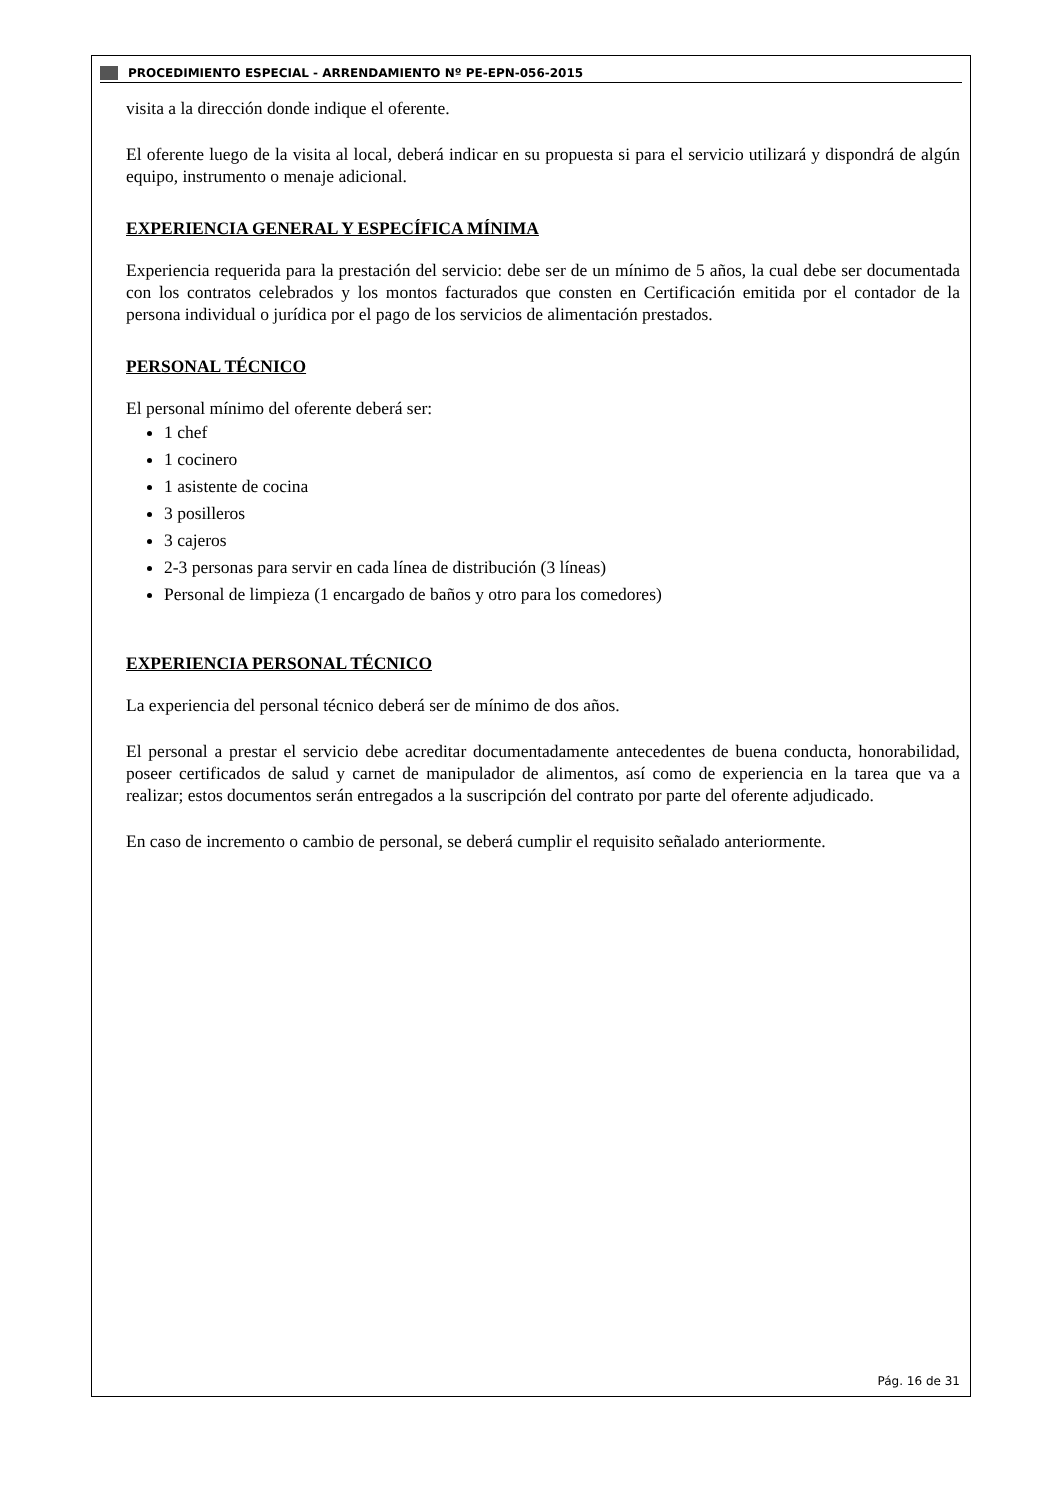PROCEDIMIENTO ESPECIAL - ARRENDAMIENTO Nº PE-EPN-056-2015
visita a la dirección donde indique el oferente.
El oferente luego de la visita al local, deberá indicar en su propuesta si para el servicio utilizará y dispondrá de algún equipo, instrumento o menaje adicional.
EXPERIENCIA GENERAL Y ESPECÍFICA MÍNIMA
Experiencia requerida para la prestación del servicio: debe ser de un mínimo de 5 años, la cual debe ser documentada con los contratos celebrados y los montos facturados que consten en Certificación emitida por el contador de la persona individual o jurídica por el pago de los servicios de alimentación prestados.
PERSONAL TÉCNICO
El personal mínimo del oferente deberá ser:
1 chef
1 cocinero
1 asistente de cocina
3 posilleros
3 cajeros
2-3 personas para servir en cada línea de distribución (3 líneas)
Personal de limpieza (1 encargado de baños y otro para los comedores)
EXPERIENCIA PERSONAL TÉCNICO
La experiencia del personal técnico deberá ser de mínimo de dos años.
El personal a prestar el servicio debe acreditar documentadamente antecedentes de buena conducta, honorabilidad, poseer certificados de salud y carnet de manipulador de alimentos, así como de experiencia en la tarea que va a realizar; estos documentos serán entregados a la suscripción del contrato por parte del oferente adjudicado.
En caso de incremento o cambio de personal, se deberá cumplir el requisito señalado anteriormente.
Pág. 16 de 31